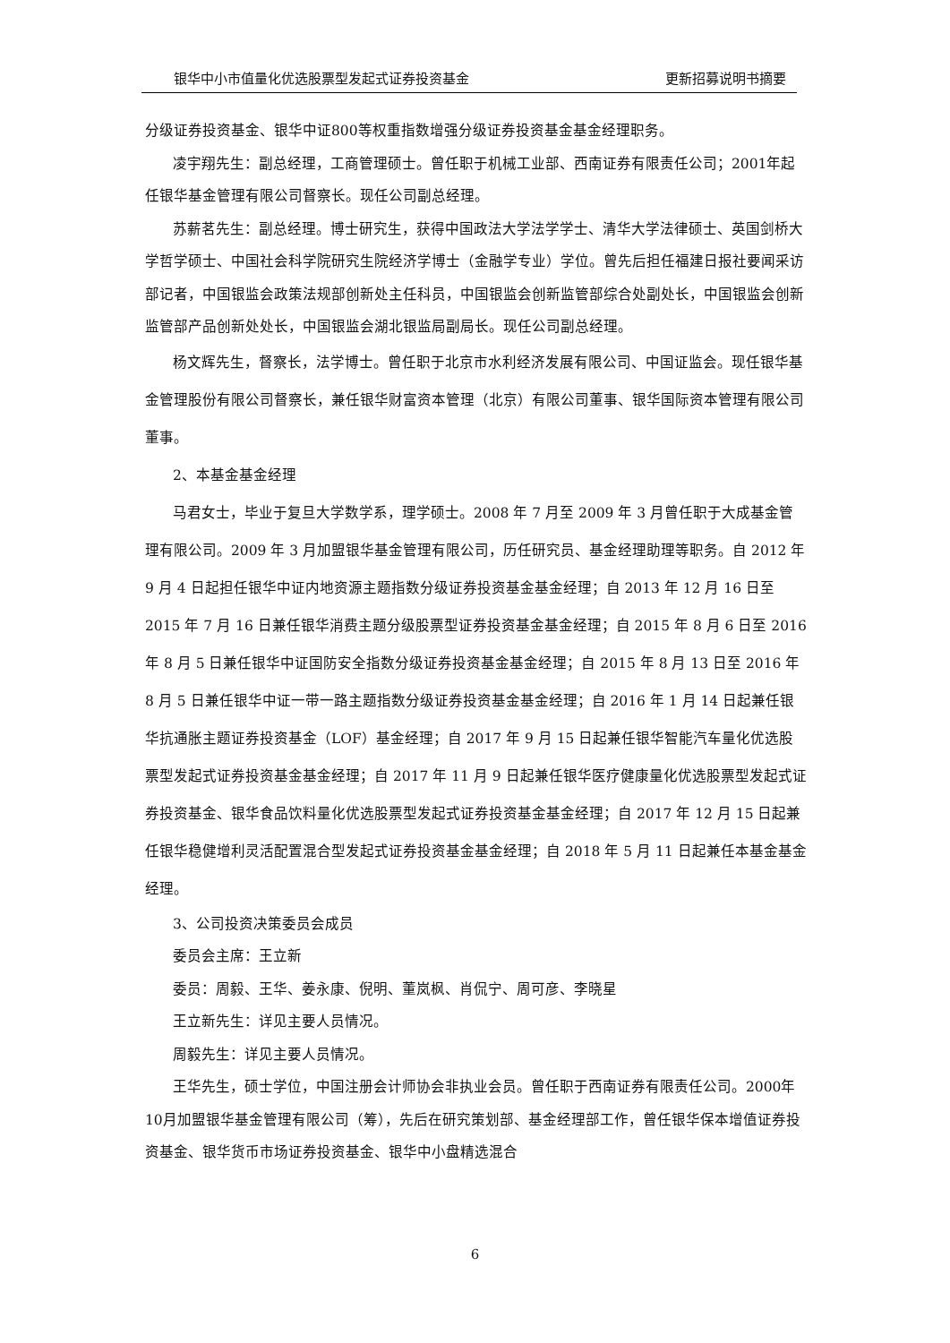银华中小市值量化优选股票型发起式证券投资基金 更新招募说明书摘要
分级证券投资基金、银华中证800等权重指数增强分级证券投资基金基金经理职务。
凌宇翔先生：副总经理，工商管理硕士。曾任职于机械工业部、西南证券有限责任公司；2001年起任银华基金管理有限公司督察长。现任公司副总经理。
苏薪茗先生：副总经理。博士研究生，获得中国政法大学法学学士、清华大学法律硕士、英国剑桥大学哲学硕士、中国社会科学院研究生院经济学博士（金融学专业）学位。曾先后担任福建日报社要闻采访部记者，中国银监会政策法规部创新处主任科员，中国银监会创新监管部综合处副处长，中国银监会创新监管部产品创新处处长，中国银监会湖北银监局副局长。现任公司副总经理。
杨文辉先生，督察长，法学博士。曾任职于北京市水利经济发展有限公司、中国证监会。现任银华基金管理股份有限公司督察长，兼任银华财富资本管理（北京）有限公司董事、银华国际资本管理有限公司董事。
2、本基金基金经理
马君女士，毕业于复旦大学数学系，理学硕士。2008 年 7 月至 2009 年 3 月曾任职于大成基金管理有限公司。2009 年 3 月加盟银华基金管理有限公司，历任研究员、基金经理助理等职务。自 2012 年 9 月 4 日起担任银华中证内地资源主题指数分级证券投资基金基金经理；自 2013 年 12 月 16 日至 2015 年 7 月 16 日兼任银华消费主题分级股票型证券投资基金基金经理；自 2015 年 8 月 6 日至 2016 年 8 月 5 日兼任银华中证国防安全指数分级证券投资基金基金经理；自 2015 年 8 月 13 日至 2016 年 8 月 5 日兼任银华中证一带一路主题指数分级证券投资基金基金经理；自 2016 年 1 月 14 日起兼任银华抗通胀主题证券投资基金（LOF）基金经理；自 2017 年 9 月 15 日起兼任银华智能汽车量化优选股票型发起式证券投资基金基金经理；自 2017 年 11 月 9 日起兼任银华医疗健康量化优选股票型发起式证券投资基金、银华食品饮料量化优选股票型发起式证券投资基金基金经理；自 2017 年 12 月 15 日起兼任银华稳健增利灵活配置混合型发起式证券投资基金基金经理；自 2018 年 5 月 11 日起兼任本基金基金经理。
3、公司投资决策委员会成员
委员会主席：王立新
委员：周毅、王华、姜永康、倪明、董岚枫、肖侃宁、周可彦、李晓星
王立新先生：详见主要人员情况。
周毅先生：详见主要人员情况。
王华先生，硕士学位，中国注册会计师协会非执业会员。曾任职于西南证券有限责任公司。2000年10月加盟银华基金管理有限公司（筹），先后在研究策划部、基金经理部工作，曾任银华保本增值证券投资基金、银华货币市场证券投资基金、银华中小盘精选混合
6